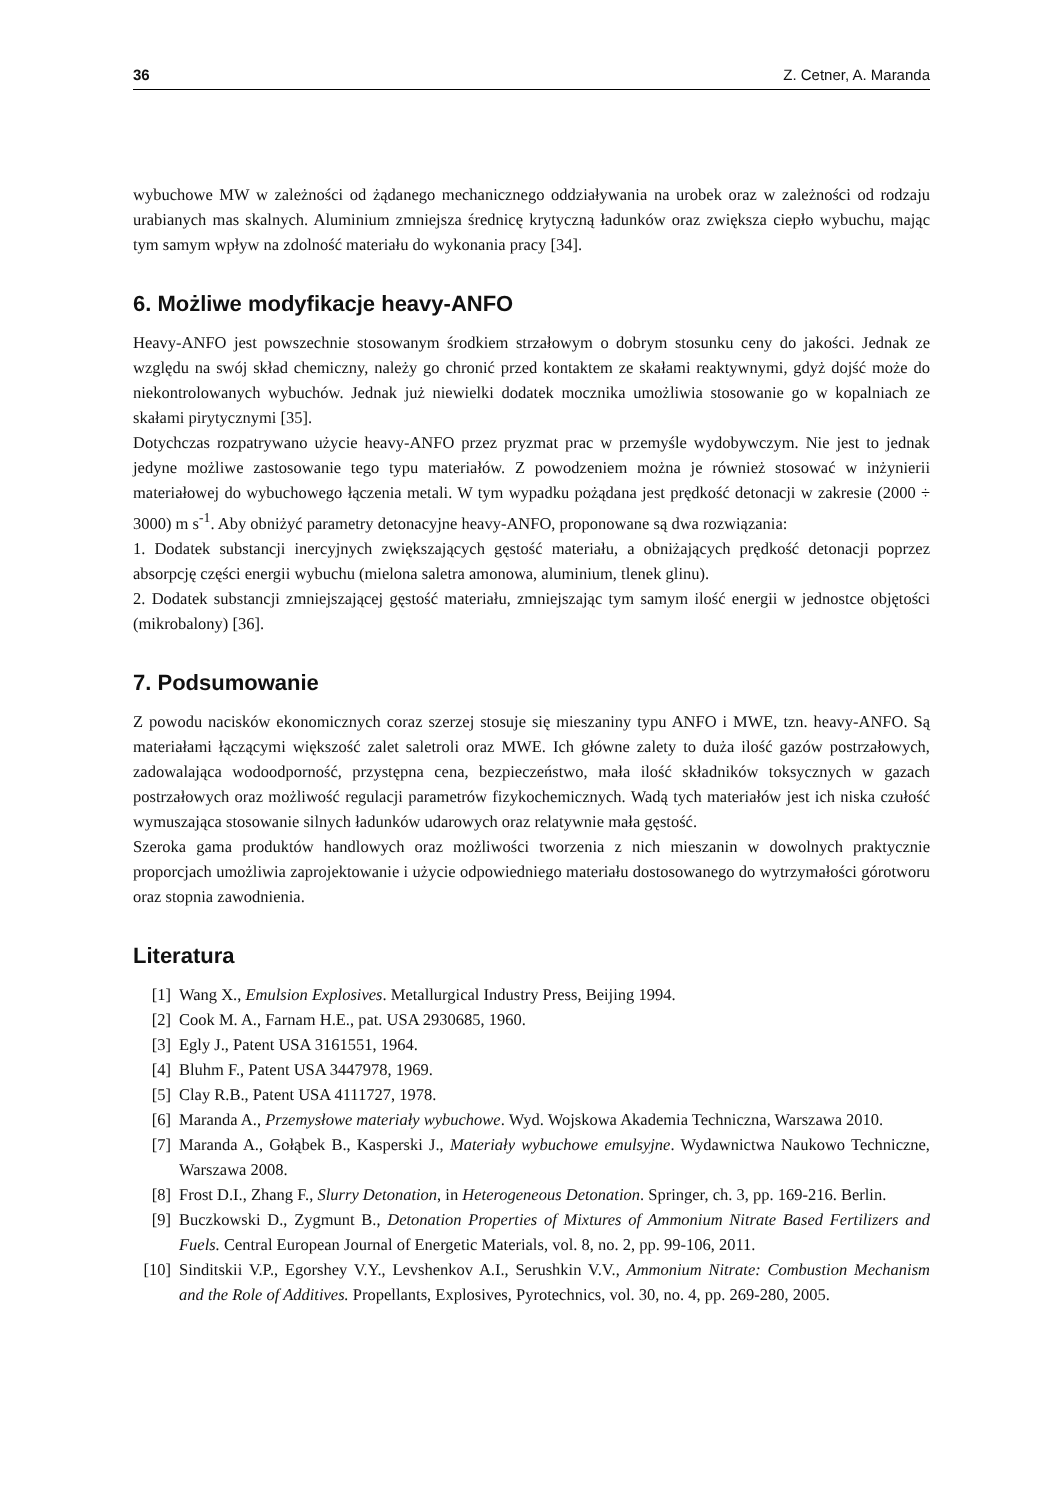36 Z. Cetner, A. Maranda
wybuchowe MW w zależności od żądanego mechanicznego oddziaływania na urobek oraz w zależności od rodzaju urabianych mas skalnych. Aluminium zmniejsza średnicę krytyczną ładunków oraz zwiększa ciepło wybuchu, mając tym samym wpływ na zdolność materiału do wykonania pracy [34].
6. Możliwe modyfikacje heavy-ANFO
Heavy-ANFO jest powszechnie stosowanym środkiem strzałowym o dobrym stosunku ceny do jakości. Jednak ze względu na swój skład chemiczny, należy go chronić przed kontaktem ze skałami reaktywnymi, gdyż dojść może do niekontrolowanych wybuchów. Jednak już niewielki dodatek mocznika umożliwia stosowanie go w kopalniach ze skałami pirytycznymi [35].
Dotychczas rozpatrywano użycie heavy-ANFO przez pryzmat prac w przemyśle wydobywczym. Nie jest to jednak jedyne możliwe zastosowanie tego typu materiałów. Z powodzeniem można je również stosować w inżynierii materiałowej do wybuchowego łączenia metali. W tym wypadku pożądana jest prędkość detonacji w zakresie (2000 ÷ 3000) m s<sup>-1</sup>. Aby obniżyć parametry detonacyjne heavy-ANFO, proponowane są dwa rozwiązania:
1. Dodatek substancji inercyjnych zwiększających gęstość materiału, a obniżających prędkość detonacji poprzez absorpcję części energii wybuchu (mielona saletra amonowa, aluminium, tlenek glinu).
2. Dodatek substancji zmniejszającej gęstość materiału, zmniejszając tym samym ilość energii w jednostce objętości (mikrobalony) [36].
7. Podsumowanie
Z powodu nacisków ekonomicznych coraz szerzej stosuje się mieszaniny typu ANFO i MWE, tzn. heavy-ANFO. Są materiałami łączącymi większość zalet saletroli oraz MWE. Ich główne zalety to duża ilość gazów postrzałowych, zadowalająca wodoodporność, przystępna cena, bezpieczeństwo, mała ilość składników toksycznych w gazach postrzałowych oraz możliwość regulacji parametrów fizykochemicznych. Wadą tych materiałów jest ich niska czułość wymuszająca stosowanie silnych ładunków udarowych oraz relatywnie mała gęstość.
Szeroka gama produktów handlowych oraz możliwości tworzenia z nich mieszanin w dowolnych praktycznie proporcjach umożliwia zaprojektowanie i użycie odpowiedniego materiału dostosowanego do wytrzymałości górotworu oraz stopnia zawodnienia.
Literatura
[1] Wang X., Emulsion Explosives. Metallurgical Industry Press, Beijing 1994.
[2] Cook M. A., Farnam H.E., pat. USA 2930685, 1960.
[3] Egly J., Patent USA 3161551, 1964.
[4] Bluhm F., Patent USA 3447978, 1969.
[5] Clay R.B., Patent USA 4111727, 1978.
[6] Maranda A., Przemysłowe materiały wybuchowe. Wyd. Wojskowa Akademia Techniczna, Warszawa 2010.
[7] Maranda A., Gołąbek B., Kasperski J., Materiały wybuchowe emulsyjne. Wydawnictwa Naukowo Techniczne, Warszawa 2008.
[8] Frost D.I., Zhang F., Slurry Detonation, in Heterogeneous Detonation. Springer, ch. 3, pp. 169-216. Berlin.
[9] Buczkowski D., Zygmunt B., Detonation Properties of Mixtures of Ammonium Nitrate Based Fertilizers and Fuels. Central European Journal of Energetic Materials, vol. 8, no. 2, pp. 99-106, 2011.
[10] Sinditskii V.P., Egorshey V.Y., Levshenkov A.I., Serushkin V.V., Ammonium Nitrate: Combustion Mechanism and the Role of Additives. Propellants, Explosives, Pyrotechnics, vol. 30, no. 4, pp. 269-280, 2005.